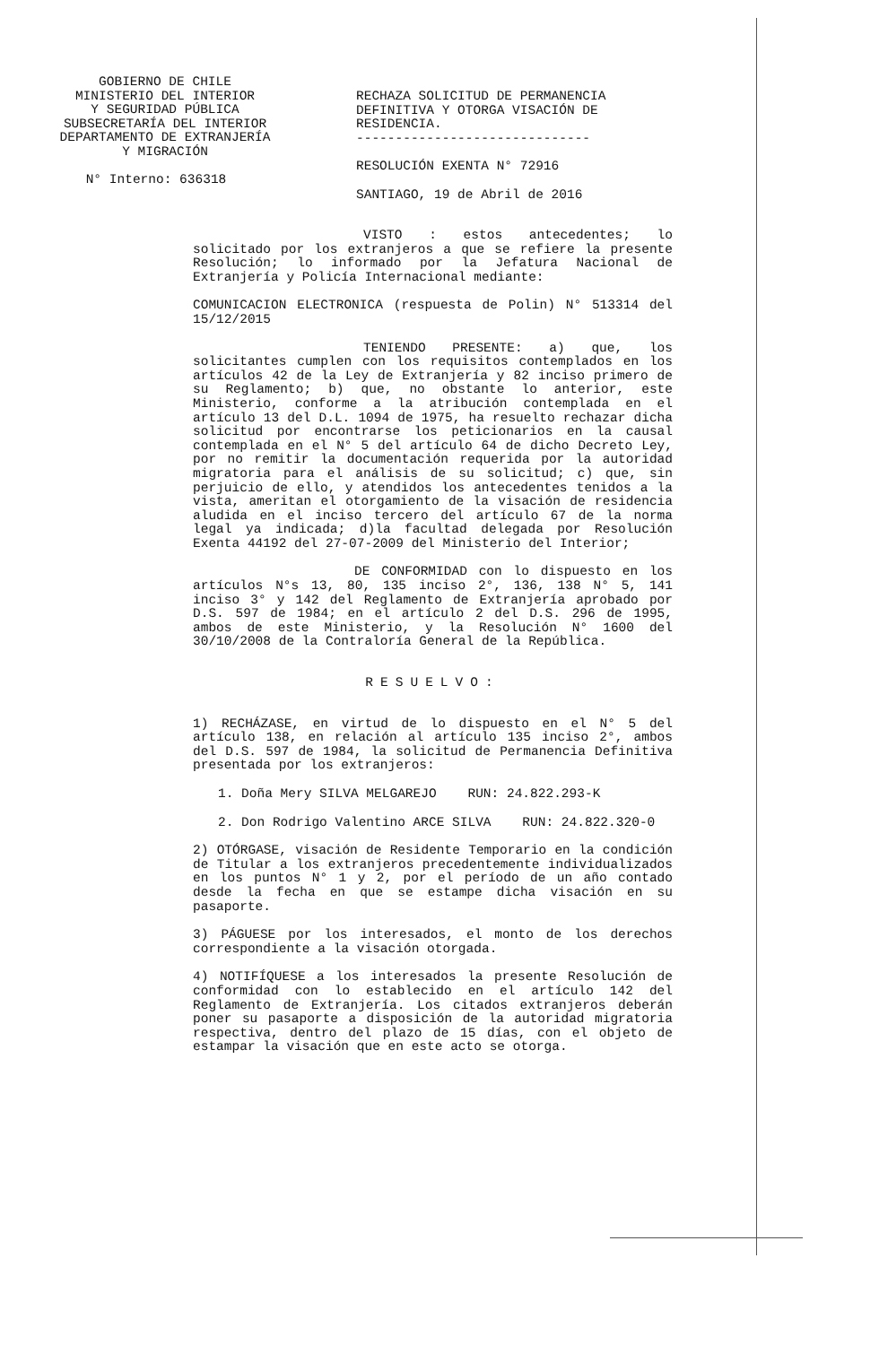GOBIERNO DE CHILE
MINISTERIO DEL INTERIOR
Y SEGURIDAD PÚBLICA
SUBSECRETARÍA DEL INTERIOR
DEPARTAMENTO DE EXTRANJERÍA
Y MIGRACIÓN
N° Interno: 636318
RECHAZA SOLICITUD DE PERMANENCIA DEFINITIVA Y OTORGA VISACIÓN DE RESIDENCIA.
------------------------------
RESOLUCIÓN EXENTA N° 72916
SANTIAGO, 19 de Abril de 2016
VISTO : estos antecedentes; lo solicitado por los extranjeros a que se refiere la presente Resolución; lo informado por la Jefatura Nacional de Extranjería y Policía Internacional mediante:
COMUNICACION ELECTRONICA (respuesta de Polin) N° 513314 del 15/12/2015
TENIENDO PRESENTE: a) que, los solicitantes cumplen con los requisitos contemplados en los artículos 42 de la Ley de Extranjería y 82 inciso primero de su Reglamento; b) que, no obstante lo anterior, este Ministerio, conforme a la atribución contemplada en el artículo 13 del D.L. 1094 de 1975, ha resuelto rechazar dicha solicitud por encontrarse los peticionarios en la causal contemplada en el N° 5 del artículo 64 de dicho Decreto Ley, por no remitir la documentación requerida por la autoridad migratoria para el análisis de su solicitud; c) que, sin perjuicio de ello, y atendidos los antecedentes tenidos a la vista, ameritan el otorgamiento de la visación de residencia aludida en el inciso tercero del artículo 67 de la norma legal ya indicada; d)la facultad delegada por Resolución Exenta 44192 del 27-07-2009 del Ministerio del Interior;
DE CONFORMIDAD con lo dispuesto en los artículos N°s 13, 80, 135 inciso 2°, 136, 138 N° 5, 141 inciso 3° y 142 del Reglamento de Extranjería aprobado por D.S. 597 de 1984; en el artículo 2 del D.S. 296 de 1995, ambos de este Ministerio, y la Resolución N° 1600 del 30/10/2008 de la Contraloría General de la República.
RESUELVO:
1) RECHÁZASE, en virtud de lo dispuesto en el N° 5 del artículo 138, en relación al artículo 135 inciso 2°, ambos del D.S. 597 de 1984, la solicitud de Permanencia Definitiva presentada por los extranjeros:
1. Doña Mery SILVA MELGAREJO RUN: 24.822.293-K
2. Don Rodrigo Valentino ARCE SILVA RUN: 24.822.320-0
2) OTÓRGASE, visación de Residente Temporario en la condición de Titular a los extranjeros precedentemente individualizados en los puntos N° 1 y 2, por el período de un año contado desde la fecha en que se estampe dicha visación en su pasaporte.
3) PÁGUESE por los interesados, el monto de los derechos correspondiente a la visación otorgada.
4) NOTIFÍQUESE a los interesados la presente Resolución de conformidad con lo establecido en el artículo 142 del Reglamento de Extranjería. Los citados extranjeros deberán poner su pasaporte a disposición de la autoridad migratoria respectiva, dentro del plazo de 15 días, con el objeto de estampar la visación que en este acto se otorga.